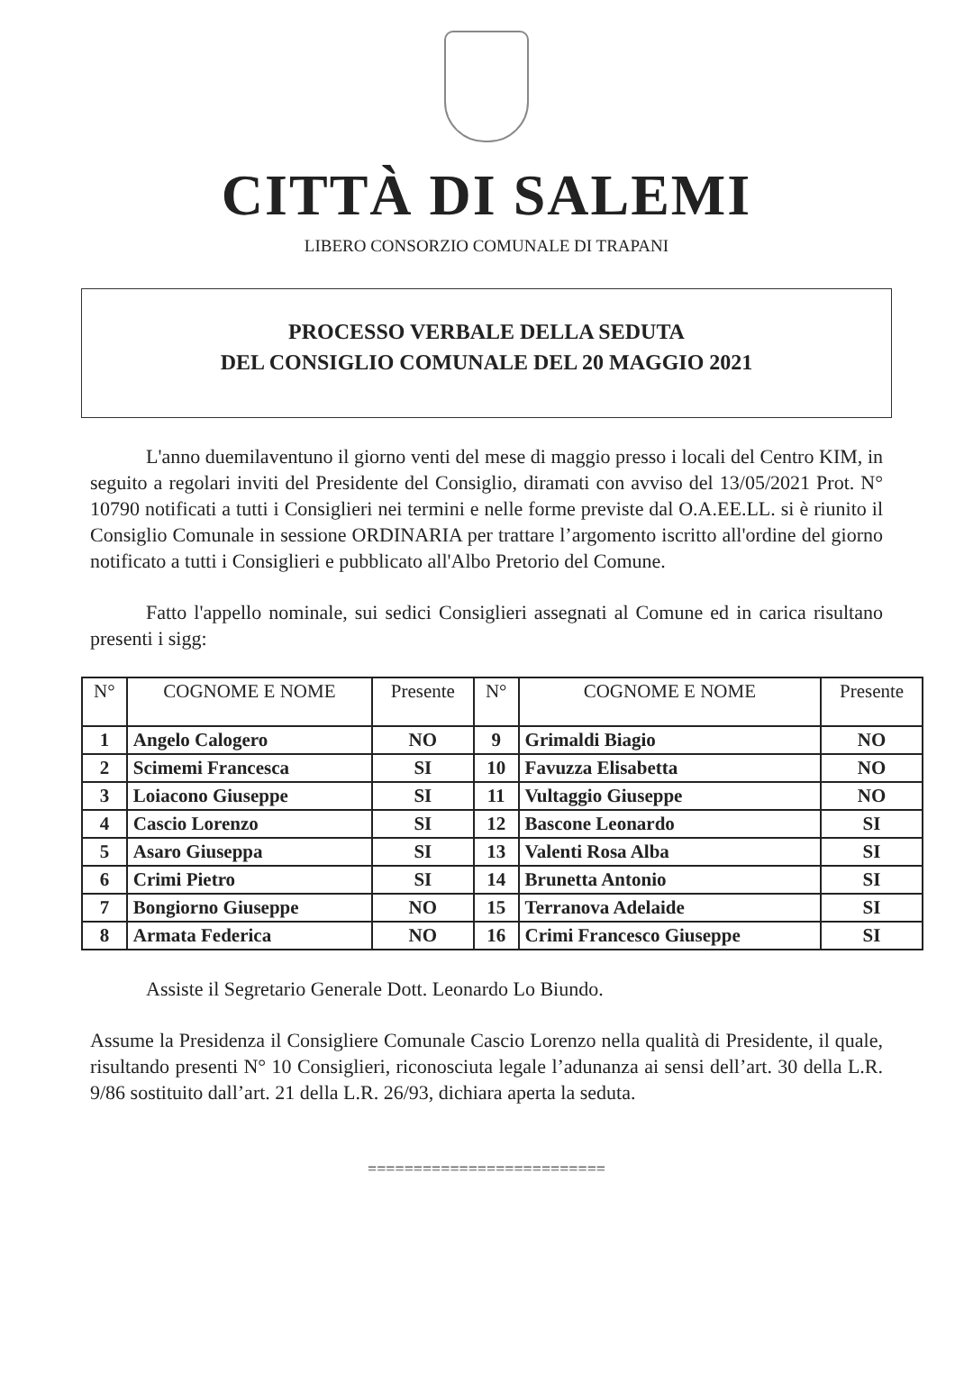CITTÀ DI SALEMI
LIBERO CONSORZIO COMUNALE DI TRAPANI
PROCESSO VERBALE DELLA SEDUTA
DEL CONSIGLIO COMUNALE DEL 20 MAGGIO 2021
L'anno duemilaventuno il giorno venti del mese di maggio presso i locali del Centro KIM, in seguito a regolari inviti del Presidente del Consiglio, diramati con avviso del 13/05/2021 Prot. N° 10790 notificati a tutti i Consiglieri nei termini e nelle forme previste dal O.A.EE.LL. si è riunito il Consiglio Comunale in sessione ORDINARIA per trattare l’argomento iscritto all'ordine del giorno notificato a tutti i Consiglieri e pubblicato all'Albo Pretorio del Comune.
Fatto l'appello nominale, sui sedici Consiglieri assegnati al Comune ed in carica risultano presenti i sigg:
| N° | COGNOME E NOME | Presente | N° | COGNOME E NOME | Presente |
| --- | --- | --- | --- | --- | --- |
| 1 | Angelo Calogero | NO | 9 | Grimaldi Biagio | NO |
| 2 | Scimemi Francesca | SI | 10 | Favuzza Elisabetta | NO |
| 3 | Loiacono Giuseppe | SI | 11 | Vultaggio Giuseppe | NO |
| 4 | Cascio Lorenzo | SI | 12 | Bascone Leonardo | SI |
| 5 | Asaro Giuseppa | SI | 13 | Valenti Rosa Alba | SI |
| 6 | Crimi Pietro | SI | 14 | Brunetta Antonio | SI |
| 7 | Bongiorno Giuseppe | NO | 15 | Terranova Adelaide | SI |
| 8 | Armata Federica | NO | 16 | Crimi Francesco Giuseppe | SI |
Assiste il Segretario Generale Dott. Leonardo Lo Biundo.
Assume la Presidenza il Consigliere Comunale Cascio Lorenzo nella qualità di Presidente, il quale, risultando presenti N° 10 Consiglieri, riconosciuta legale l’adunanza ai sensi dell’art. 30 della L.R. 9/86 sostituito dall’art. 21 della L.R. 26/93, dichiara aperta la seduta.
==========================